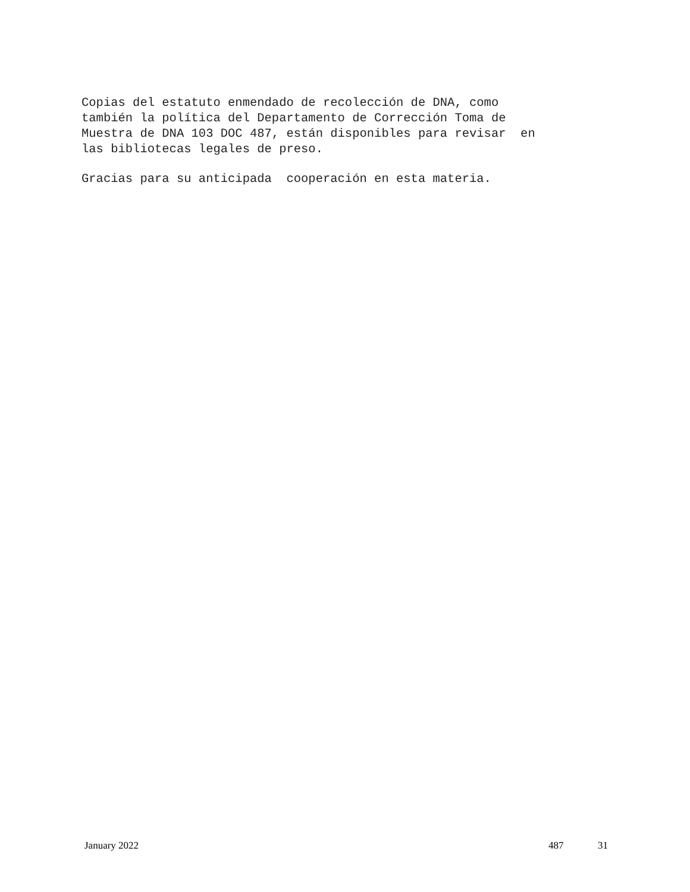Copias del estatuto enmendado de recolección de DNA, como también la política del Departamento de Corrección Toma de Muestra de DNA 103 DOC 487, están disponibles para revisar en las bibliotecas legales de preso.
Gracias para su anticipada cooperación en esta materia.
January 2022 487 31